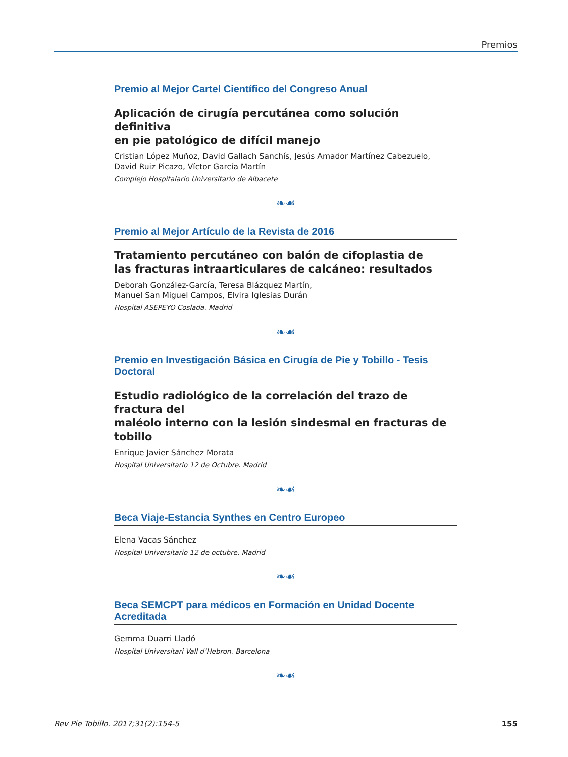Premios
Premio al Mejor Cartel Científico del Congreso Anual
Aplicación de cirugía percutánea como solución definitiva
en pie patológico de difícil manejo
Cristian López Muñoz, David Gallach Sanchís, Jesús Amador Martínez Cabezuelo,
David Ruiz Picazo, Víctor García Martín
Complejo Hospitalario Universitario de Albacete
❧☙
Premio al Mejor Artículo de la Revista de 2016
Tratamiento percutáneo con balón de cifoplastia de
las fracturas intraarticulares de calcáneo: resultados
Deborah González-García, Teresa Blázquez Martín,
Manuel San Miguel Campos, Elvira Iglesias Durán
Hospital ASEPEYO Coslada. Madrid
❧☙
Premio en Investigación Básica en Cirugía de Pie y Tobillo - Tesis Doctoral
Estudio radiológico de la correlación del trazo de fractura del
maléolo interno con la lesión sindesmal en fracturas de tobillo
Enrique Javier Sánchez Morata
Hospital Universitario 12 de Octubre. Madrid
❧☙
Beca Viaje-Estancia Synthes en Centro Europeo
Elena Vacas Sánchez
Hospital Universitario 12 de octubre. Madrid
❧☙
Beca SEMCPT para médicos en Formación en Unidad Docente Acreditada
Gemma Duarri Lladó
Hospital Universitari Vall d’Hebron. Barcelona
❧☙
Rev Pie Tobillo. 2017;31(2):154-5 155